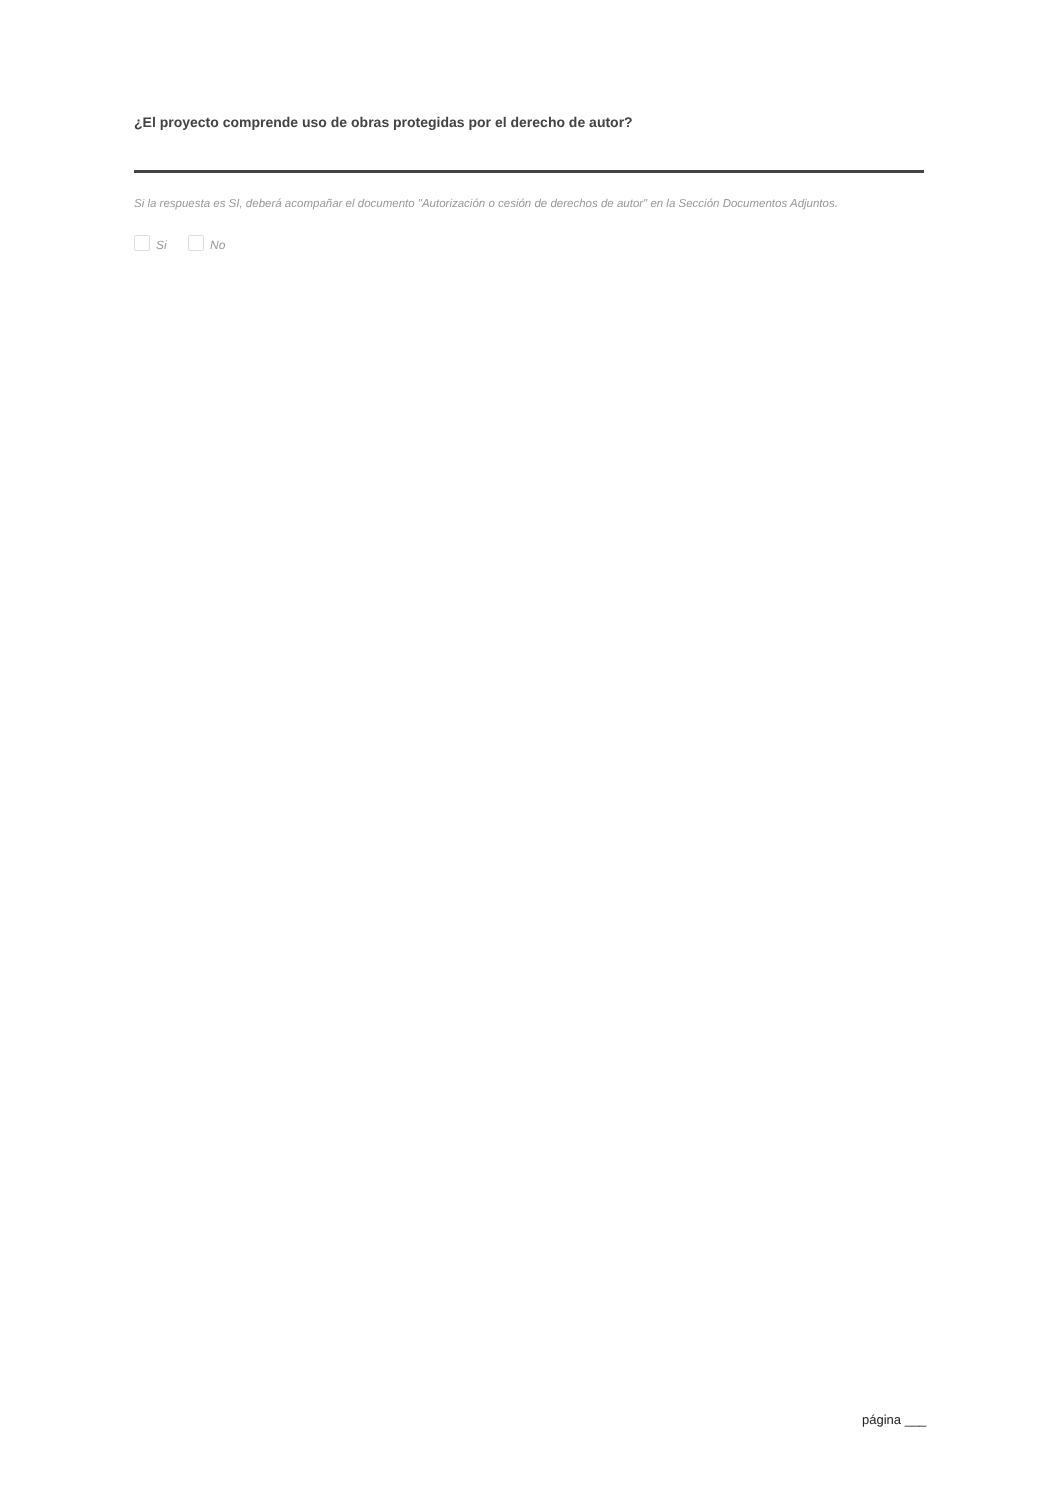¿El proyecto comprende uso de obras protegidas por el derecho de autor?
Si la respuesta es SI, deberá acompañar el documento "Autorización o cesión de derechos de autor" en la Sección Documentos Adjuntos.
Si No
página ___